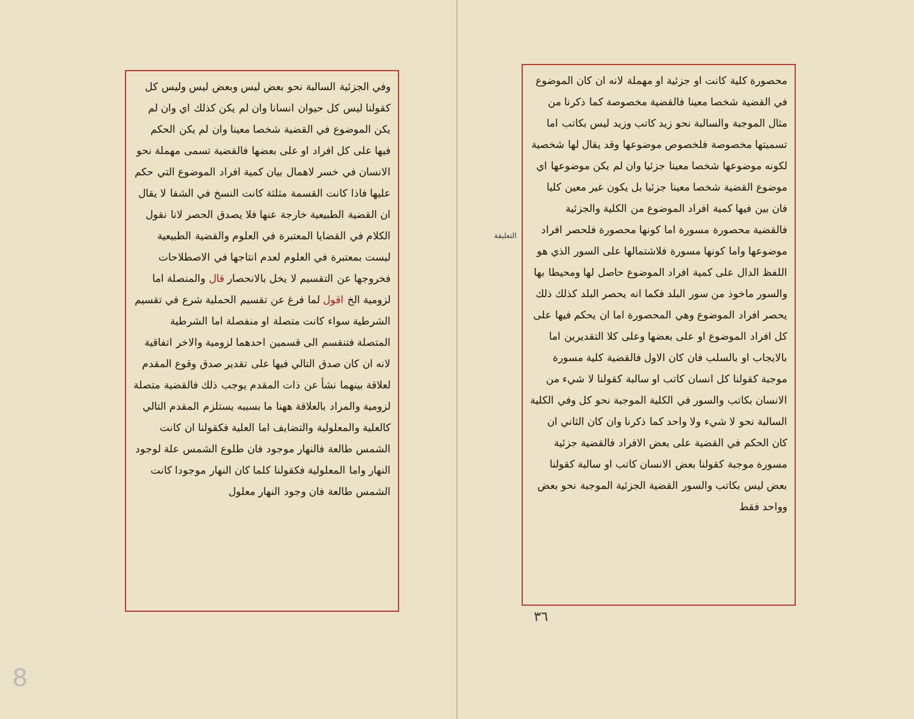التعليقة
محصورة كلية كانت او جزئية او مهملة لانه ان كان الموضوع في القضية شخصا معينا فالقضية مخصوصة كما ذكرنا من مثال الموجبة والسالبة نحو زيد كاتب وزيد ليس بكاتب اما تسميتها مخصوصة فلخصوص موضوعها وقد يقال لها شخصية لكونه موضوعها شخصا معينا جزئيا وان لم يكن موضوعها اي موضوع القضية شخصا معينا جزئيا بل يكون غير معين كليا فان بين فيها كمية افراد الموضوع من الكلية والجزئية فالقضية محصورة مسورة اما كونها محصورة فلحصر افراد موضوعها واما كونها مسورة فلاشتمالها على السور الذي هو اللفظ الدال على كمية افراد الموضوع حاصل لها ومحيطا بها والسور ماخوذ من سور البلد فكما انه يحصر البلد كذلك ذلك يحصر افراد الموضوع وهي المحصورة اما ان يحكم فيها على كل افراد الموضوع او على بعضها وعلى كلا التقديرين اما بالايجاب او بالسلب فان كان الاول فالقضية كلية مسورة موجبة كقولنا كل انسان كاتب او سالبة كقولنا لا شيء من الانسان بكاتب والسور في الكلية الموجبة نحو كل وفي الكلية السالبة نحو لا شيء ولا واحد كما ذكرنا وان كان الثاني ان كان الحكم في القضية على بعض الافراد فالقضية جزئية مسورة موجبة كقولنا بعض الانسان كاتب او سالبة كقولنا بعض ليس بكاتب والسور القضية الجزئية الموجبة نحو بعض وواحد فقط
٣٦
وفي الجزئية السالبة نحو بعض ليس وبعض ليس وليس كل كقولنا ليس كل حيوان انسانا وان لم يكن كذلك اي وان لم يكن الموضوع في القضية شخصا معينا وان لم يكن الحكم فيها على كل افراد او على بعضها فالقضية تسمى مهملة نحو الانسان في خسر لاهمال بيان كمية افراد الموضوع التي حكم عليها فاذا كانت القسمة مثلثة كانت النسخ في الشفا لا يقال ان القضية الطبيعية خارجة عنها فلا يصدق الحصر لانا نقول الكلام في القضايا المعتبرة في العلوم والقضية الطبيعية ليست بمعتبرة في العلوم لعدم انتاجها في الاصطلاحات فخروجها عن التقسيم لا يخل بالانحصار قال والمنصلة اما لزومية الخ اقول لما فرغ عن تقسيم الحملية شرع في تقسيم الشرطية سواء كانت متصلة او منفصلة اما الشرطية المتصلة فتنقسم الى قسمين احدهما لزومية والاخر اتفاقية لانه ان كان صدق التالي فيها على تقدير صدق وقوع المقدم لعلاقة بينهما نشأ عن ذات المقدم يوجب ذلك فالقضية متصلة لزومية والمراد بالعلاقة ههنا ما بسببه يستلزم المقدم التالي كالعلية والمعلولية والتضايف اما العلية فكقولنا ان كانت الشمس طالعة فالنهار موجود فان طلوع الشمس علة لوجود النهار واما المعلولية فكقولنا كلما كان النهار موجودا كانت الشمس طالعة فان وجود النهار معلول
8